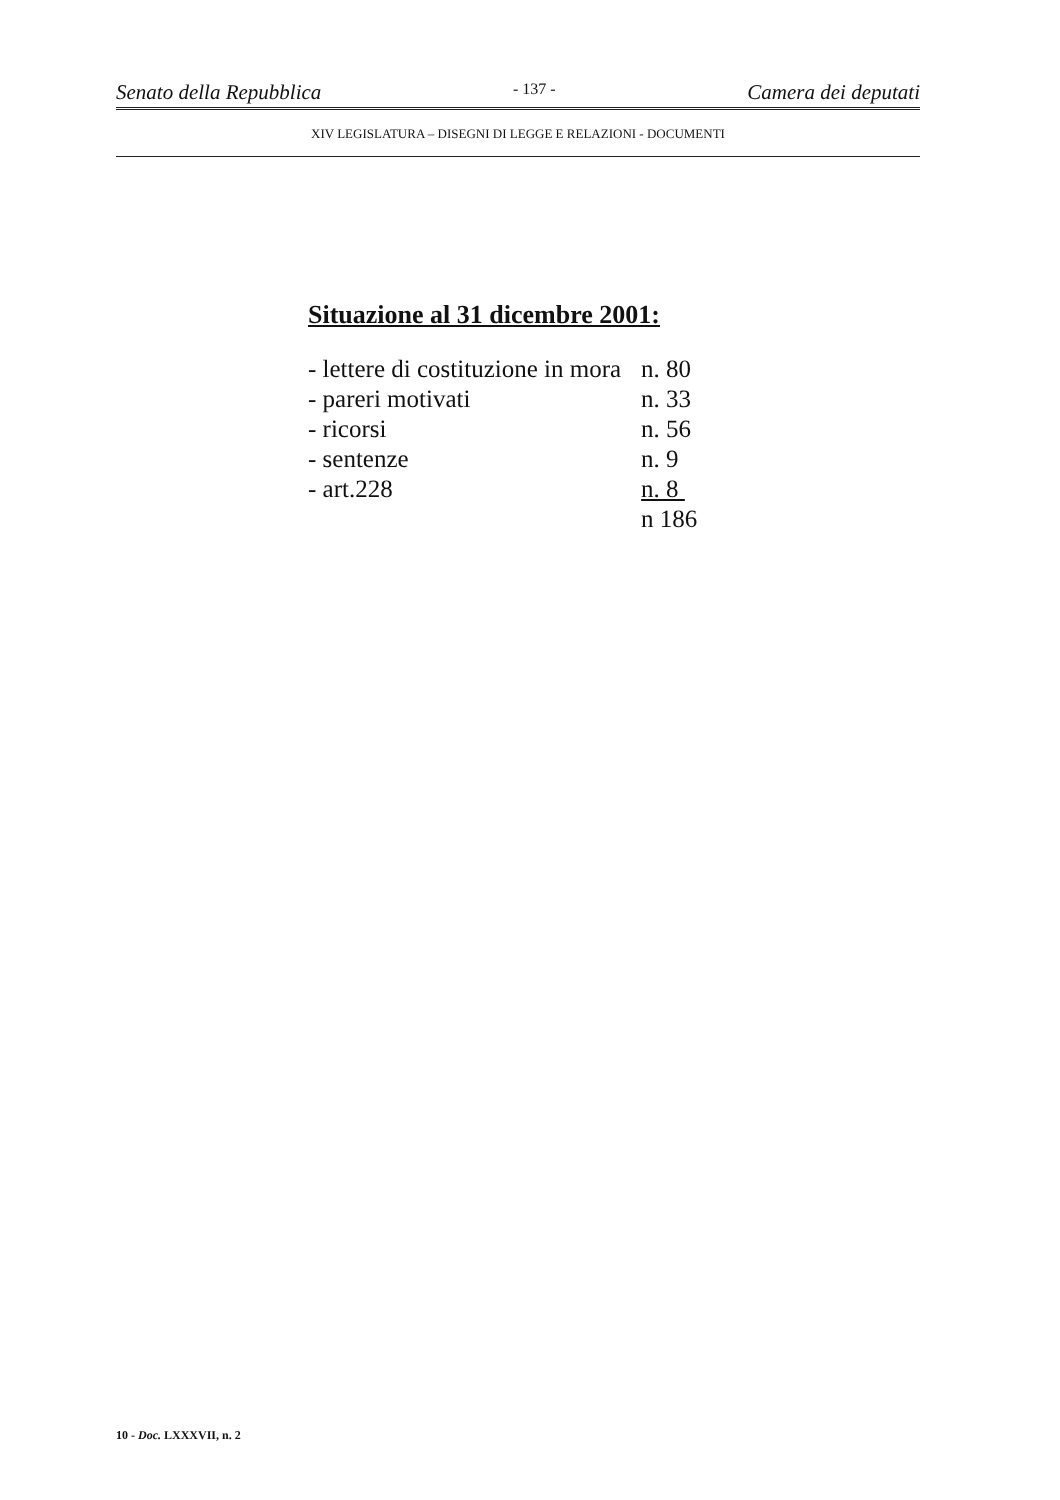Senato della Repubblica - 137 - Camera dei deputati
XIV LEGISLATURA – DISEGNI DI LEGGE E RELAZIONI - DOCUMENTI
Situazione al 31 dicembre 2001:
| - lettere di costituzione in mora | n. 80 |
| - pareri motivati | n. 33 |
| - ricorsi | n. 56 |
| - sentenze | n. 9 |
| - art.228 | n. 8 |
| | n 186 |
10 - Doc. LXXXVII, n. 2